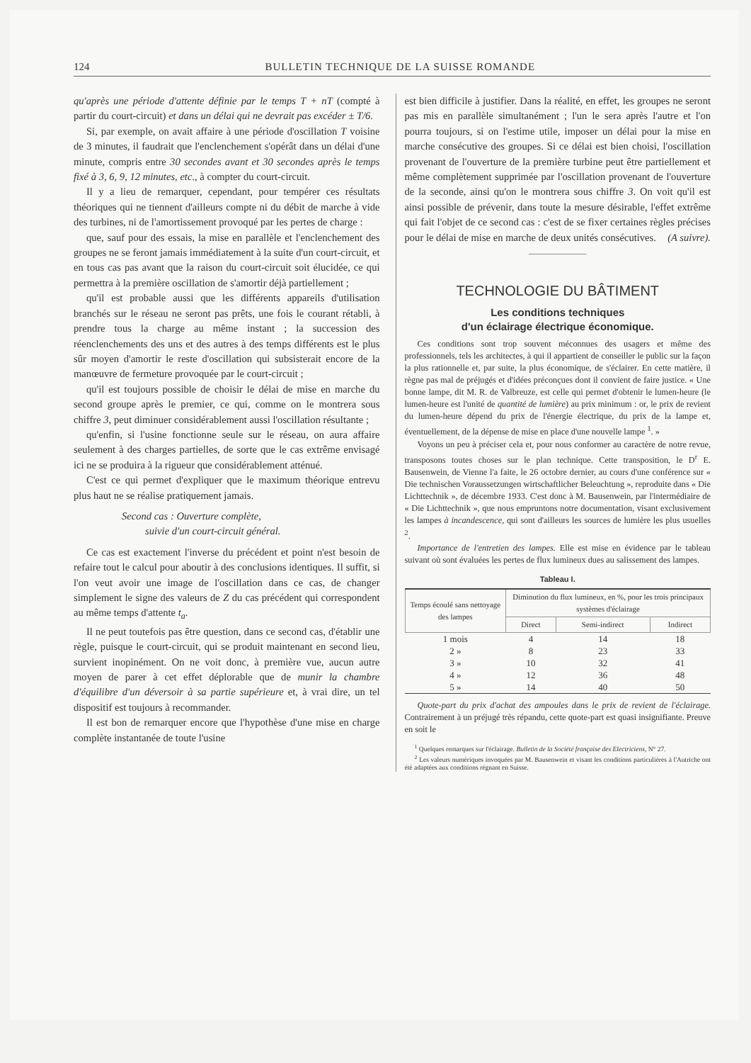124 BULLETIN TECHNIQUE DE LA SUISSE ROMANDE
qu'après une période d'attente définie par le temps T + nT (compté à partir du court-circuit) et dans un délai qui ne devrait pas excéder ± T/6.
Si, par exemple, on avait affaire à une période d'oscillation T voisine de 3 minutes, il faudrait que l'enclenchement s'opérât dans un délai d'une minute, compris entre 30 secondes avant et 30 secondes après le temps fixé à 3, 6, 9, 12 minutes, etc., à compter du court-circuit.
Il y a lieu de remarquer, cependant, pour tempérer ces résultats théoriques qui ne tiennent d'ailleurs compte ni du débit de marche à vide des turbines, ni de l'amortissement provoqué par les pertes de charge :
que, sauf pour des essais, la mise en parallèle et l'enclenchement des groupes ne se feront jamais immédiatement à la suite d'un court-circuit, et en tous cas pas avant que la raison du court-circuit soit élucidée, ce qui permettra à la première oscillation de s'amortir déjà partiellement ;
qu'il est probable aussi que les différents appareils d'utilisation branchés sur le réseau ne seront pas prêts, une fois le courant rétabli, à prendre tous la charge au même instant ; la succession des réenclenchements des uns et des autres à des temps différents est le plus sûr moyen d'amortir le reste d'oscillation qui subsisterait encore de la manœuvre de fermeture provoquée par le court-circuit ;
qu'il est toujours possible de choisir le délai de mise en marche du second groupe après le premier, ce qui, comme on le montrera sous chiffre 3, peut diminuer considérablement aussi l'oscillation résultante ;
qu'enfin, si l'usine fonctionne seule sur le réseau, on aura affaire seulement à des charges partielles, de sorte que le cas extrême envisagé ici ne se produira à la rigueur que considérablement atténué.
C'est ce qui permet d'expliquer que le maximum théorique entrevu plus haut ne se réalise pratiquement jamais.
Second cas : Ouverture complète,
suivie d'un court-circuit général.
Ce cas est exactement l'inverse du précédent et point n'est besoin de refaire tout le calcul pour aboutir à des conclusions identiques. Il suffit, si l'on veut avoir une image de l'oscillation dans ce cas, de changer simplement le signe des valeurs de Z du cas précédent qui correspondent au même temps d'attente t<sub>a</sub>.
Il ne peut toutefois pas être question, dans ce second cas, d'établir une règle, puisque le court-circuit, qui se produit maintenant en second lieu, survient inopinément. On ne voit donc, à première vue, aucun autre moyen de parer à cet effet déplorable que de munir la chambre d'équilibre d'un déversoir à sa partie supérieure et, à vrai dire, un tel dispositif est toujours à recommander.
Il est bon de remarquer encore que l'hypothèse d'une mise en charge complète instantanée de toute l'usine
est bien difficile à justifier. Dans la réalité, en effet, les groupes ne seront pas mis en parallèle simultanément ; l'un le sera après l'autre et l'on pourra toujours, si on l'estime utile, imposer un délai pour la mise en marche consécutive des groupes. Si ce délai est bien choisi, l'oscillation provenant de l'ouverture de la première turbine peut être partiellement et même complètement supprimée par l'oscillation provenant de l'ouverture de la seconde, ainsi qu'on le montrera sous chiffre 3. On voit qu'il est ainsi possible de prévenir, dans toute la mesure désirable, l'effet extrême qui fait l'objet de ce second cas : c'est de se fixer certaines règles précises pour le délai de mise en marche de deux unités consécutives. (A suivre).
TECHNOLOGIE DU BÂTIMENT
Les conditions techniques
d'un éclairage électrique économique.
Ces conditions sont trop souvent méconnues des usagers et même des professionnels, tels les architectes, à qui il appartient de conseiller le public sur la façon la plus rationnelle et, par suite, la plus économique, de s'éclairer. En cette matière, il règne pas mal de préjugés et d'idées préconçues dont il convient de faire justice. « Une bonne lampe, dit M. R. de Valbreuze, est celle qui permet d'obtenir le lumen-heure (le lumen-heure est l'unité de quantité de lumière) au prix minimum : or, le prix de revient du lumen-heure dépend du prix de l'énergie électrique, du prix de la lampe et, éventuellement, de la dépense de mise en place d'une nouvelle lampe <sup>1</sup>. »
Voyons un peu à préciser cela et, pour nous conformer au caractère de notre revue, transposons toutes choses sur le plan technique. Cette transposition, le D<sup>r</sup> E. Bausenwein, de Vienne l'a faite, le 26 octobre dernier, au cours d'une conférence sur « Die technischen Voraussetzungen wirtschaftlicher Beleuchtung », reproduite dans « Die Lichttechnik », de décembre 1933. C'est donc à M. Bausenwein, par l'intermédiaire de « Die Lichttechnik », que nous empruntons notre documentation, visant exclusivement les lampes à incandescence, qui sont d'ailleurs les sources de lumière les plus usuelles <sup>2</sup>.
Importance de l'entretien des lampes. Elle est mise en évidence par le tableau suivant où sont évaluées les pertes de flux lumineux dues au salissement des lampes.
Tableau I.
| Temps écoulé sans nettoyage des lampes | Diminution du flux lumineux, en %, pour les trois principaux systèmes d'éclairage | | |
| --- | --- | --- | --- |
| | Direct | Semi-indirect | Indirect |
| 1 mois | 4 | 14 | 18 |
| 2 » | 8 | 23 | 33 |
| 3 » | 10 | 32 | 41 |
| 4 » | 12 | 36 | 48 |
| 5 » | 14 | 40 | 50 |
Quote-part du prix d'achat des ampoules dans le prix de revient de l'éclairage. Contrairement à un préjugé très répandu, cette quote-part est quasi insignifiante. Preuve en soit le
<sup>1</sup> Quelques remarques sur l'éclairage. Bulletin de la Société française des Electriciens, N° 27.
<sup>2</sup> Les valeurs numériques invoquées par M. Bausenwein et visant les conditions particulières à l'Autriche ont été adaptées aux conditions régnant en Suisse.